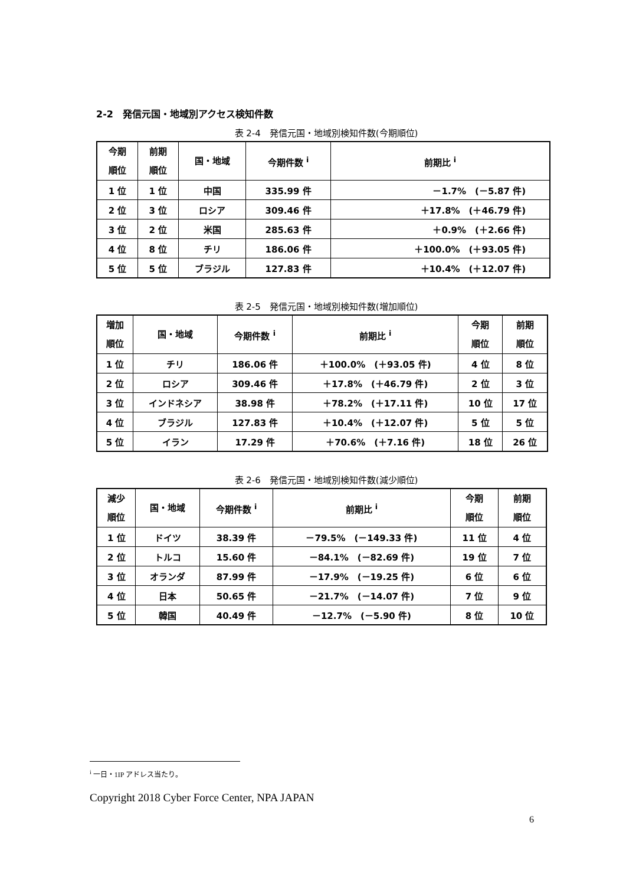2-2　発信元国・地域別アクセス検知件数
表 2-4　発信元国・地域別検知件数(今期順位)
| 今期 順位 | 前期 順位 | 国・地域 | 今期件数 <sup>i</sup> | 前期比 <sup>i</sup> |
| --- | --- | --- | --- | --- |
| 1 位 | 1 位 | 中国 | 335.99 件 | －1.7% (－5.87 件) |
| 2 位 | 3 位 | ロシア | 309.46 件 | ＋17.8% (＋46.79 件) |
| 3 位 | 2 位 | 米国 | 285.63 件 | ＋0.9% (＋2.66 件) |
| 4 位 | 8 位 | チリ | 186.06 件 | ＋100.0% (＋93.05 件) |
| 5 位 | 5 位 | ブラジル | 127.83 件 | ＋10.4% (＋12.07 件) |
表 2-5　発信元国・地域別検知件数(増加順位)
| 増加 順位 | 国・地域 | 今期件数 <sup>i</sup> | 前期比 <sup>i</sup> | 今期 順位 | 前期 順位 |
| --- | --- | --- | --- | --- | --- |
| 1 位 | チリ | 186.06 件 | ＋100.0% (＋93.05 件) | 4 位 | 8 位 |
| 2 位 | ロシア | 309.46 件 | ＋17.8% (＋46.79 件) | 2 位 | 3 位 |
| 3 位 | インドネシア | 38.98 件 | ＋78.2% (＋17.11 件) | 10 位 | 17 位 |
| 4 位 | ブラジル | 127.83 件 | ＋10.4% (＋12.07 件) | 5 位 | 5 位 |
| 5 位 | イラン | 17.29 件 | ＋70.6% (＋7.16 件) | 18 位 | 26 位 |
表 2-6　発信元国・地域別検知件数(減少順位)
| 減少 順位 | 国・地域 | 今期件数 <sup>i</sup> | 前期比 <sup>i</sup> | 今期 順位 | 前期 順位 |
| --- | --- | --- | --- | --- | --- |
| 1 位 | ドイツ | 38.39 件 | －79.5% (－149.33 件) | 11 位 | 4 位 |
| 2 位 | トルコ | 15.60 件 | －84.1% (－82.69 件) | 19 位 | 7 位 |
| 3 位 | オランダ | 87.99 件 | －17.9% (－19.25 件) | 6 位 | 6 位 |
| 4 位 | 日本 | 50.65 件 | －21.7% (－14.07 件) | 7 位 | 9 位 |
| 5 位 | 韓国 | 40.49 件 | －12.7% (－5.90 件) | 8 位 | 10 位 |
<sup>i</sup> 一日・1IP アドレス当たり。
Copyright 2018 Cyber Force Center, NPA JAPAN
6